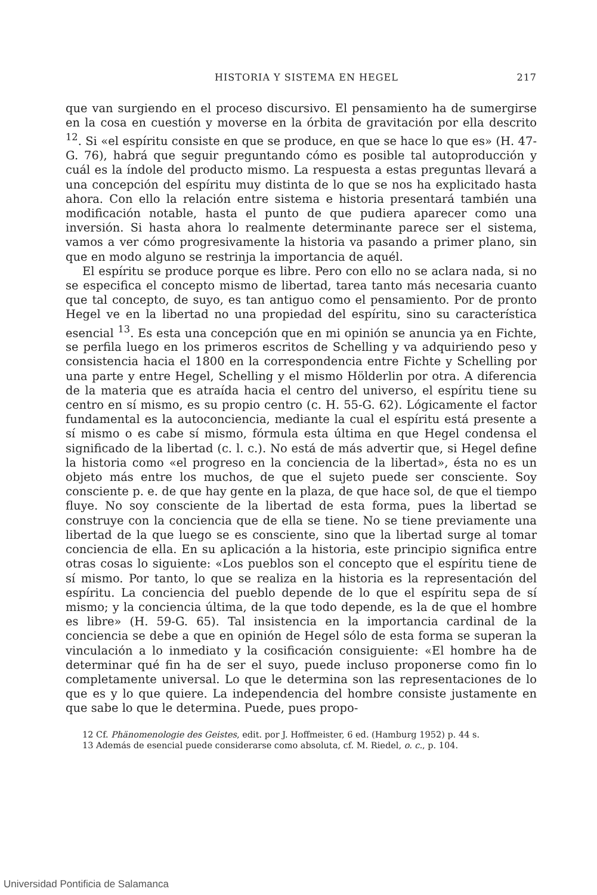HISTORIA Y SISTEMA EN HEGEL 217
que van surgiendo en el proceso discursivo. El pensamiento ha de sumergirse en la cosa en cuestión y moverse en la órbita de gravitación por ella descrito <sup>12</sup>. Si «el espíritu consiste en que se produce, en que se hace lo que es» (H. 47-G. 76), habrá que seguir preguntando cómo es posible tal autoproducción y cuál es la índole del producto mismo. La respuesta a estas preguntas llevará a una concepción del espíritu muy distinta de lo que se nos ha explicitado hasta ahora. Con ello la relación entre sistema e historia presentará también una modificación notable, hasta el punto de que pudiera aparecer como una inversión. Si hasta ahora lo realmente determinante parece ser el sistema, vamos a ver cómo progresivamente la historia va pasando a primer plano, sin que en modo alguno se restrinja la importancia de aquél.
El espíritu se produce porque es libre. Pero con ello no se aclara nada, si no se especifica el concepto mismo de libertad, tarea tanto más necesaria cuanto que tal concepto, de suyo, es tan antiguo como el pensamiento. Por de pronto Hegel ve en la libertad no una propiedad del espíritu, sino su característica esencial <sup>13</sup>. Es esta una concepción que en mi opinión se anuncia ya en Fichte, se perfila luego en los primeros escritos de Schelling y va adquiriendo peso y consistencia hacia el 1800 en la correspondencia entre Fichte y Schelling por una parte y entre Hegel, Schelling y el mismo Hölderlin por otra. A diferencia de la materia que es atraída hacia el centro del universo, el espíritu tiene su centro en sí mismo, es su propio centro (c. H. 55-G. 62). Lógicamente el factor fundamental es la autoconciencia, mediante la cual el espíritu está presente a sí mismo o es cabe sí mismo, fórmula esta última en que Hegel condensa el significado de la libertad (c. l. c.). No está de más advertir que, si Hegel define la historia como «el progreso en la conciencia de la libertad», ésta no es un objeto más entre los muchos, de que el sujeto puede ser consciente. Soy consciente p. e. de que hay gente en la plaza, de que hace sol, de que el tiempo fluye. No soy consciente de la libertad de esta forma, pues la libertad se construye con la conciencia que de ella se tiene. No se tiene previamente una libertad de la que luego se es consciente, sino que la libertad surge al tomar conciencia de ella. En su aplicación a la historia, este principio significa entre otras cosas lo siguiente: «Los pueblos son el concepto que el espíritu tiene de sí mismo. Por tanto, lo que se realiza en la historia es la representación del espíritu. La conciencia del pueblo depende de lo que el espíritu sepa de sí mismo; y la conciencia última, de la que todo depende, es la de que el hombre es libre» (H. 59-G. 65). Tal insistencia en la importancia cardinal de la conciencia se debe a que en opinión de Hegel sólo de esta forma se superan la vinculación a lo inmediato y la cosificación consiguiente: «El hombre ha de determinar qué fin ha de ser el suyo, puede incluso proponerse como fin lo completamente universal. Lo que le determina son las representaciones de lo que es y lo que quiere. La independencia del hombre consiste justamente en que sabe lo que le determina. Puede, pues propo-
12 Cf. Phänomenologie des Geistes, edit. por J. Hoffmeister, 6 ed. (Hamburg 1952) p. 44 s.
13 Además de esencial puede considerarse como absoluta, cf. M. Riedel, o. c., p. 104.
Universidad Pontificia de Salamanca